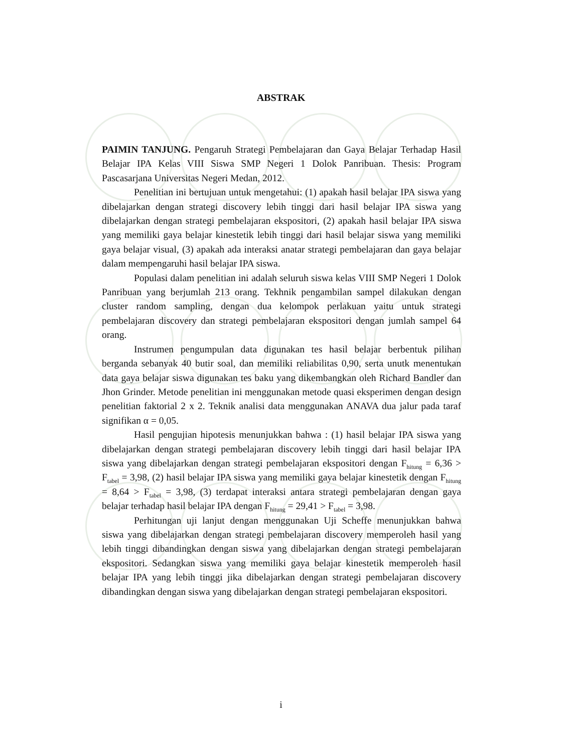ABSTRAK
PAIMIN TANJUNG. Pengaruh Strategi Pembelajaran dan Gaya Belajar Terhadap Hasil Belajar IPA Kelas VIII Siswa SMP Negeri 1 Dolok Panribuan. Thesis: Program Pascasarjana Universitas Negeri Medan, 2012.
Penelitian ini bertujuan untuk mengetahui: (1) apakah hasil belajar IPA siswa yang dibelajarkan dengan strategi discovery lebih tinggi dari hasil belajar IPA siswa yang dibelajarkan dengan strategi pembelajaran ekspositori, (2) apakah hasil belajar IPA siswa yang memiliki gaya belajar kinestetik lebih tinggi dari hasil belajar siswa yang memiliki gaya belajar visual, (3) apakah ada interaksi anatar strategi pembelajaran dan gaya belajar dalam mempengaruhi hasil belajar IPA siswa.
Populasi dalam penelitian ini adalah seluruh siswa kelas VIII SMP Negeri 1 Dolok Panribuan yang berjumlah 213 orang. Tekhnik pengambilan sampel dilakukan dengan cluster random sampling, dengan dua kelompok perlakuan yaitu untuk strategi pembelajaran discovery dan strategi pembelajaran ekspositori dengan jumlah sampel 64 orang.
Instrumen pengumpulan data digunakan tes hasil belajar berbentuk pilihan berganda sebanyak 40 butir soal, dan memiliki reliabilitas 0,90, serta unutk menentukan data gaya belajar siswa digunakan tes baku yang dikembangkan oleh Richard Bandler dan Jhon Grinder. Metode penelitian ini menggunakan metode quasi eksperimen dengan design penelitian faktorial 2 x 2. Teknik analisi data menggunakan ANAVA dua jalur pada taraf signifikan α = 0,05.
Hasil pengujian hipotesis menunjukkan bahwa : (1) hasil belajar IPA siswa yang dibelajarkan dengan strategi pembelajaran discovery lebih tinggi dari hasil belajar IPA siswa yang dibelajarkan dengan strategi pembelajaran ekspositori dengan F<sub>hitung</sub> = 6,36 > F<sub>tabel</sub> = 3,98, (2) hasil belajar IPA siswa yang memiliki gaya belajar kinestetik dengan F<sub>hitung</sub> = 8,64 > F<sub>tabel</sub> = 3,98, (3) terdapat interaksi antara strategi pembelajaran dengan gaya belajar terhadap hasil belajar IPA dengan F<sub>hitung</sub> = 29,41 > F<sub>tabel</sub> = 3,98.
Perhitungan uji lanjut dengan menggunakan Uji Scheffe menunjukkan bahwa siswa yang dibelajarkan dengan strategi pembelajaran discovery memperoleh hasil yang lebih tinggi dibandingkan dengan siswa yang dibelajarkan dengan strategi pembelajaran ekspositori. Sedangkan siswa yang memiliki gaya belajar kinestetik memperoleh hasil belajar IPA yang lebih tinggi jika dibelajarkan dengan strategi pembelajaran discovery dibandingkan dengan siswa yang dibelajarkan dengan strategi pembelajaran ekspositori.
i